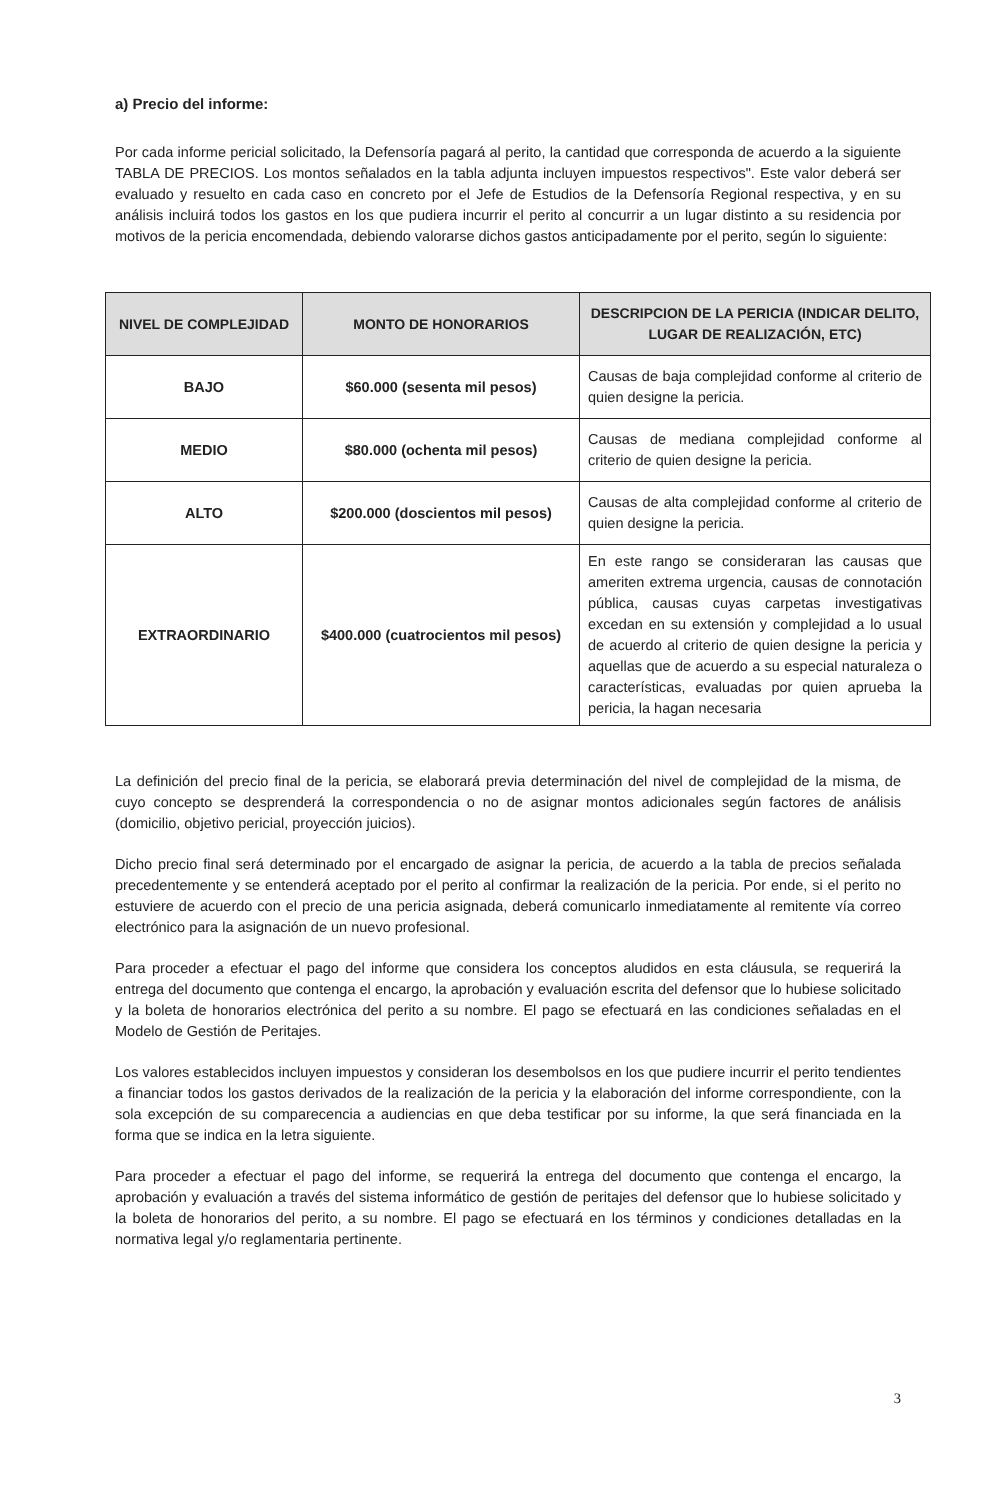a) Precio del informe:
Por cada informe pericial solicitado, la Defensoría pagará al perito, la cantidad que corresponda de acuerdo a la siguiente TABLA DE PRECIOS. Los montos señalados en la tabla adjunta incluyen impuestos respectivos". Este valor deberá ser evaluado y resuelto en cada caso en concreto por el Jefe de Estudios de la Defensoría Regional respectiva, y en su análisis incluirá todos los gastos en los que pudiera incurrir el perito al concurrir a un lugar distinto a su residencia por motivos de la pericia encomendada, debiendo valorarse dichos gastos anticipadamente por el perito, según lo siguiente:
| NIVEL DE COMPLEJIDAD | MONTO DE HONORARIOS | DESCRIPCION DE LA PERICIA (INDICAR DELITO, LUGAR DE REALIZACIÓN, ETC) |
| --- | --- | --- |
| BAJO | $60.000 (sesenta mil pesos) | Causas de baja complejidad conforme al criterio de quien designe la pericia. |
| MEDIO | $80.000 (ochenta mil pesos) | Causas de mediana complejidad conforme al criterio de quien designe la pericia. |
| ALTO | $200.000 (doscientos mil pesos) | Causas de alta complejidad conforme al criterio de quien designe la pericia. |
| EXTRAORDINARIO | $400.000 (cuatrocientos mil pesos) | En este rango se consideraran las causas que ameriten extrema urgencia, causas de connotación pública, causas cuyas carpetas investigativas excedan en su extensión y complejidad a lo usual de acuerdo al criterio de quien designe la pericia y aquellas que de acuerdo a su especial naturaleza o características, evaluadas por quien aprueba la pericia, la hagan necesaria |
La definición del precio final de la pericia, se elaborará previa determinación del nivel de complejidad de la misma, de cuyo concepto se desprenderá la correspondencia o no de asignar montos adicionales según factores de análisis (domicilio, objetivo pericial, proyección juicios).
Dicho precio final será determinado por el encargado de asignar la pericia, de acuerdo a la tabla de precios señalada precedentemente y se entenderá aceptado por el perito al confirmar la realización de la pericia. Por ende, si el perito no estuviere de acuerdo con el precio de una pericia asignada, deberá comunicarlo inmediatamente al remitente vía correo electrónico para la asignación de un nuevo profesional.
Para proceder a efectuar el pago del informe que considera los conceptos aludidos en esta cláusula, se requerirá la entrega del documento que contenga el encargo, la aprobación y evaluación escrita del defensor que lo hubiese solicitado y la boleta de honorarios electrónica del perito a su nombre. El pago se efectuará en las condiciones señaladas en el Modelo de Gestión de Peritajes.
Los valores establecidos incluyen impuestos y consideran los desembolsos en los que pudiere incurrir el perito tendientes a financiar todos los gastos derivados de la realización de la pericia y la elaboración del informe correspondiente, con la sola excepción de su comparecencia a audiencias en que deba testificar por su informe, la que será financiada en la forma que se indica en la letra siguiente.
Para proceder a efectuar el pago del informe, se requerirá la entrega del documento que contenga el encargo, la aprobación y evaluación a través del sistema informático de gestión de peritajes del defensor que lo hubiese solicitado y la boleta de honorarios del perito, a su nombre. El pago se efectuará en los términos y condiciones detalladas en la normativa legal y/o reglamentaria pertinente.
3